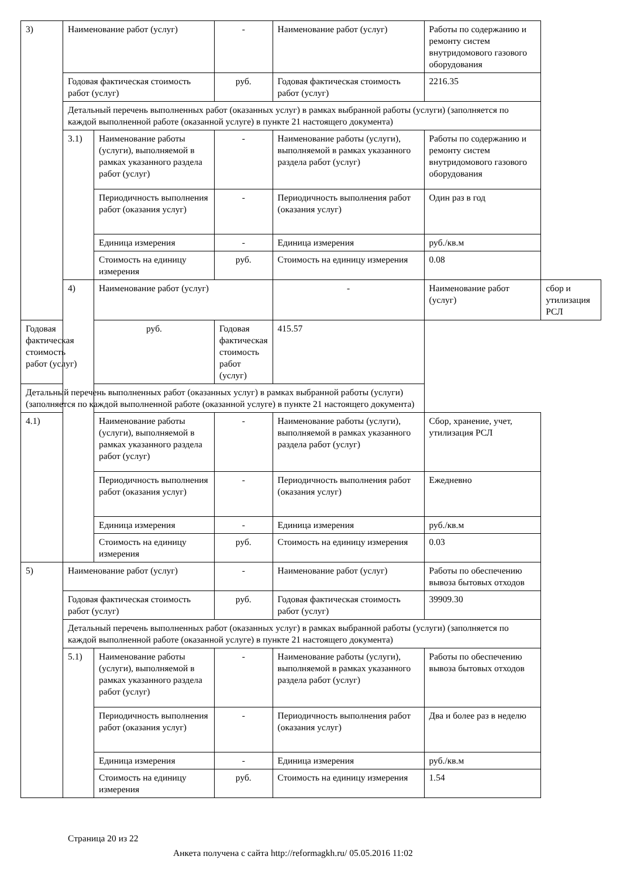| 3) | Наименование работ (услуг) | | - | Наименование работ (услуг) | Работы по содержанию и ремонту систем внутридомового газового оборудования | |
| | Годовая фактическая стоимость работ (услуг) | | руб. | Годовая фактическая стоимость работ (услуг) | 2216.35 | |
| | Детальный перечень выполненных работ (оказанных услуг) в рамках выбранной работы (услуги) (заполняется по каждой выполненной работе (оказанной услуге) в пункте 21 настоящего документа) | | | | | |
| | 3.1) | Наименование работы (услуги), выполняемой в рамках указанного раздела работ (услуг) | - | Наименование работы (услуги), выполняемой в рамках указанного раздела работ (услуг) | Работы по содержанию и ремонту систем внутридомового газового оборудования | |
| | | Периодичность выполнения работ (оказания услуг) | - | Периодичность выполнения работ (оказания услуг) | Один раз в год | |
| | | Единица измерения | - | Единица измерения | руб./кв.м | |
| | | Стоимость на единицу измерения | руб. | Стоимость на единицу измерения | 0.08 | |
| | 4) | Наименование работ (услуг) | | - | Наименование работ (услуг) | сбор и утилизация РСЛ |
| Годовая фактическая стоимость работ (услуг) | | руб. | Годовая фактическая стоимость работ (услуг) | 415.57 | | |
| Детальный перечень выполненных работ (оказанных услуг) в рамках выбранной работы (услуги) (заполняется по каждой выполненной работе (оказанной услуге) в пункте 21 настоящего документа) | | | | | | |
| 4.1) | | Наименование работы (услуги), выполняемой в рамках указанного раздела работ (услуг) | - | Наименование работы (услуги), выполняемой в рамках указанного раздела работ (услуг) | Сбор, хранение, учет, утилизация РСЛ | |
| | | Периодичность выполнения работ (оказания услуг) | - | Периодичность выполнения работ (оказания услуг) | Ежедневно | |
| | | Единица измерения | - | Единица измерения | руб./кв.м | |
| | | Стоимость на единицу измерения | руб. | Стоимость на единицу измерения | 0.03 | |
| 5) | Наименование работ (услуг) | | - | Наименование работ (услуг) | Работы по обеспечению вывоза бытовых отходов | |
| | Годовая фактическая стоимость работ (услуг) | | руб. | Годовая фактическая стоимость работ (услуг) | 39909.30 | |
| | Детальный перечень выполненных работ (оказанных услуг) в рамках выбранной работы (услуги) (заполняется по каждой выполненной работе (оказанной услуге) в пункте 21 настоящего документа) | | | | | |
| | 5.1) | Наименование работы (услуги), выполняемой в рамках указанного раздела работ (услуг) | - | Наименование работы (услуги), выполняемой в рамках указанного раздела работ (услуг) | Работы по обеспечению вывоза бытовых отходов | |
| | | Периодичность выполнения работ (оказания услуг) | - | Периодичность выполнения работ (оказания услуг) | Два и более раз в неделю | |
| | | Единица измерения | - | Единица измерения | руб./кв.м | |
| | | Стоимость на единицу измерения | руб. | Стоимость на единицу измерения | 1.54 | |
Страница 20 из 22
Анкета получена с сайта http://reformagkh.ru/ 05.05.2016 11:02